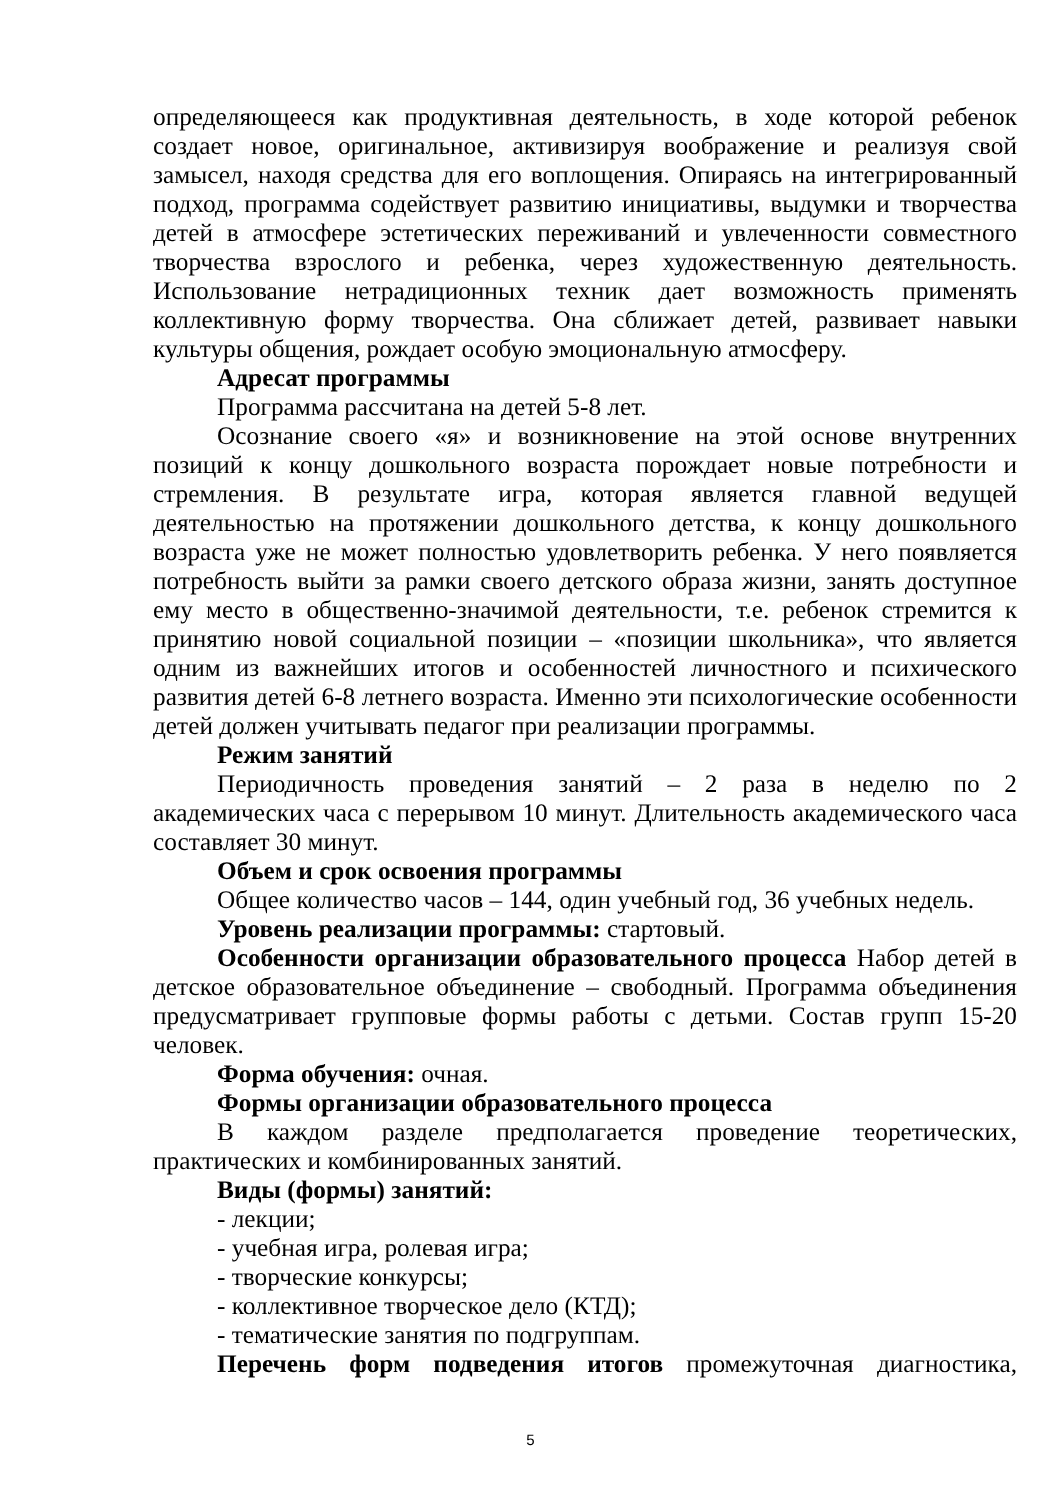определяющееся как продуктивная деятельность, в ходе которой ребенок создает новое, оригинальное, активизируя воображение и реализуя свой замысел, находя средства для его воплощения. Опираясь на интегрированный подход, программа содействует развитию инициативы, выдумки и творчества детей в атмосфере эстетических переживаний и увлеченности совместного творчества взрослого и ребенка, через художественную деятельность. Использование нетрадиционных техник дает возможность применять коллективную форму творчества. Она сближает детей, развивает навыки культуры общения, рождает особую эмоциональную атмосферу.
Адресат программы
Программа рассчитана на детей 5-8 лет.
Осознание своего «я» и возникновение на этой основе внутренних позиций к концу дошкольного возраста порождает новые потребности и стремления. В результате игра, которая является главной ведущей деятельностью на протяжении дошкольного детства, к концу дошкольного возраста уже не может полностью удовлетворить ребенка. У него появляется потребность выйти за рамки своего детского образа жизни, занять доступное ему место в общественно-значимой деятельности, т.е. ребенок стремится к принятию новой социальной позиции – «позиции школьника», что является одним из важнейших итогов и особенностей личностного и психического развития детей 6-8 летнего возраста. Именно эти психологические особенности детей должен учитывать педагог при реализации программы.
Режим занятий
Периодичность проведения занятий – 2 раза в неделю по 2 академических часа с перерывом 10 минут. Длительность академического часа составляет 30 минут.
Объем и срок освоения программы
Общее количество часов – 144, один учебный год, 36 учебных недель.
Уровень реализации программы: стартовый.
Особенности организации образовательного процесса Набор детей в детское образовательное объединение – свободный. Программа объединения предусматривает групповые формы работы с детьми. Состав групп 15-20 человек.
Форма обучения: очная.
Формы организации образовательного процесса
В каждом разделе предполагается проведение теоретических, практических и комбинированных занятий.
Виды (формы) занятий:
- лекции;
- учебная игра, ролевая игра;
- творческие конкурсы;
- коллективное творческое дело (КТД);
- тематические занятия по подгруппам.
Перечень форм подведения итогов промежуточная диагностика,
5